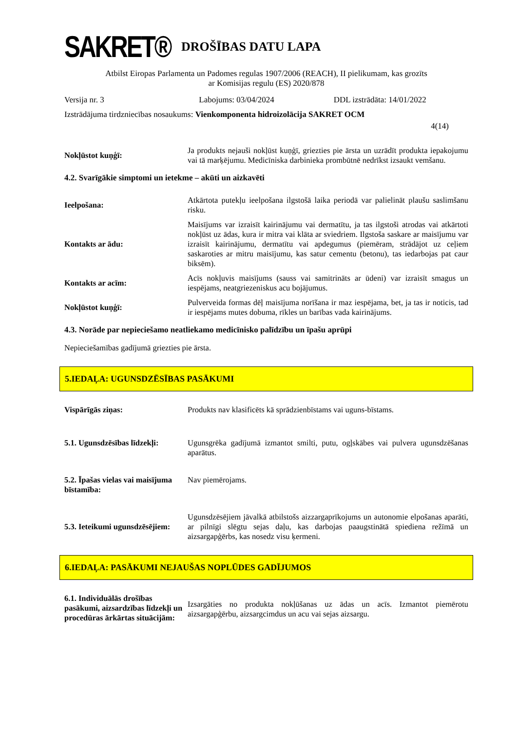SAKRET®
DROŠĪBAS DATU LAPA
Atbilst Eiropas Parlamenta un Padomes regulas 1907/2006 (REACH), II pielikumam, kas grozīts
ar Komisijas regulu (ES) 2020/878
Versija nr. 3 Labojums: 03/04/2024 DDL izstrādāta: 14/01/2022
Izstrādājuma tirdzniecības nosaukums: Vienkomponenta hidroizolācija SAKRET OCM
4(14)
Nokļūstot kuņģī:
Ja produkts nejauši nokļūst kuņģī, griezties pie ārsta un uzrādīt produkta iepakojumu vai tā marķējumu. Medicīniska darbinieka prombūtnē nedrīkst izsaukt vemšanu.
4.2. Svarīgākie simptomi un ietekme – akūti un aizkavēti
Ieelpošana:
Atkārtota putekļu ieelpošana ilgstošā laika periodā var palielināt plaušu saslimšanu risku.
Kontakts ar ādu:
Maisījums var izraisīt kairinājumu vai dermatītu, ja tas ilgstoši atrodas vai atkārtoti nokļūst uz ādas, kura ir mitra vai klāta ar sviedriem. Ilgstoša saskare ar maisījumu var izraisīt kairinājumu, dermatītu vai apdegumus (piemēram, strādājot uz ceļiem saskaroties ar mitru maisījumu, kas satur cementu (betonu), tas iedarbojas pat caur biksēm).
Kontakts ar acīm:
Acīs nokļuvis maisījums (sauss vai samitrināts ar ūdeni) var izraisīt smagus un iespējams, neatgriezeniskus acu bojājumus.
Nokļūstot kuņģī:
Pulverveida formas dēļ maisījuma norīšana ir maz iespējama, bet, ja tas ir noticis, tad ir iespējams mutes dobuma, rīkles un barības vada kairinājums.
4.3. Norāde par nepieciešamo neatliekamo medicīnisko palīdzību un īpašu aprūpi
Nepieciešamības gadījumā griezties pie ārsta.
5.IEDAĻA: UGUNSDZĒSĪBAS PASĀKUMI
Vispārīgās ziņas: Produkts nav klasificēts kā sprādzienbīstams vai uguns-bīstams.
5.1. Ugunsdzēsības līdzekļi:
Ugunsgrēka gadījumā izmantot smilti, putu, ogļskābes vai pulvera ugunsdzēšanas aparātus.
5.2. Īpašas vielas vai maisījuma bīstamība:
Nav piemērojams.
5.3. Ieteikumi ugunsdzēsējiem:
Ugunsdzēsējiem jāvalkā atbilstošs aizzargaprīkojums un autonomie elpošanas aparāti, ar pilnīgi slēgtu sejas daļu, kas darbojas paaugstinātā spiediena režīmā un aizsargapģērbs, kas nosedz visu ķermeni.
6.IEDAĻA: PASĀKUMI NEJAUŠAS NOPLŪDES GADĪJUMOS
6.1. Individuālās drošības pasākumi, aizsardzības līdzekļi un procedūras ārkārtas situācijām:
Izsargāties no produkta nokļūšanas uz ādas un acīs. Izmantot piemērotu aizsargapģērbu, aizsargcimdus un acu vai sejas aizsargu.